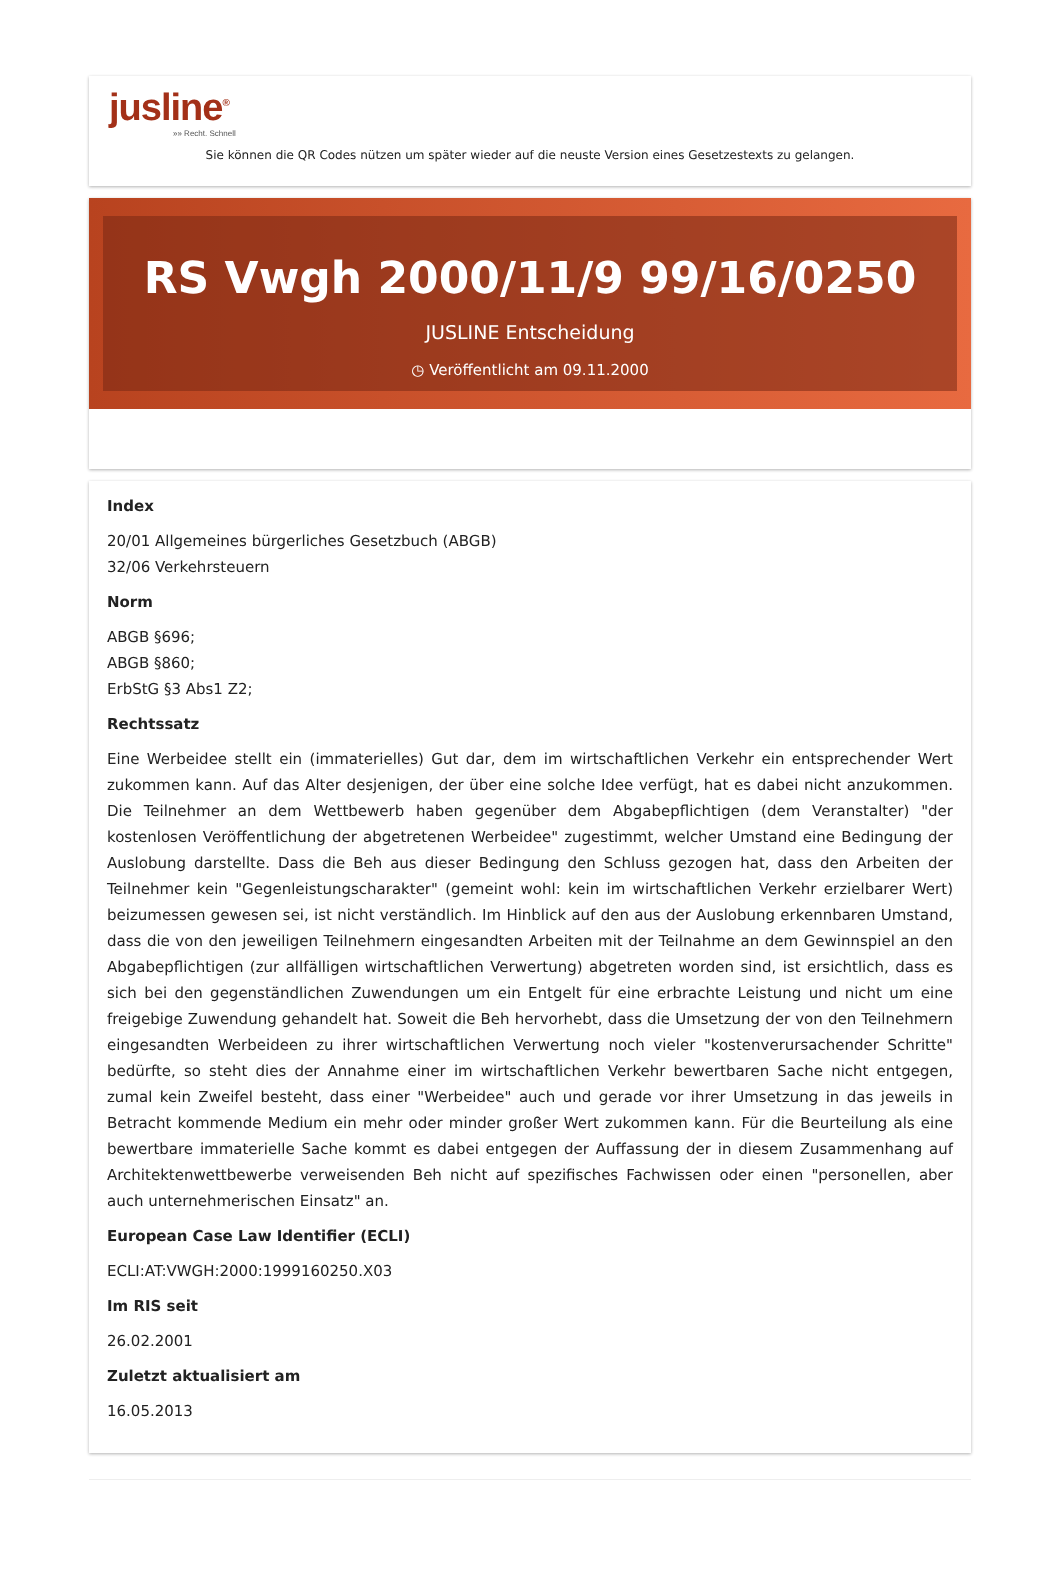jusline<sup>®</sup>
»» Recht. Schnell
Sie können die QR Codes nützen um später wieder auf die neuste Version eines Gesetzestexts zu gelangen.
RS Vwgh 2000/11/9 99/16/0250
JUSLINE Entscheidung
◷ Veröffentlicht am 09.11.2000
Index
20/01 Allgemeines bürgerliches Gesetzbuch (ABGB)
32/06 Verkehrsteuern
Norm
ABGB §696;
ABGB §860;
ErbStG §3 Abs1 Z2;
Rechtssatz
Eine Werbeidee stellt ein (immaterielles) Gut dar, dem im wirtschaftlichen Verkehr ein entsprechender Wert zukommen kann. Auf das Alter desjenigen, der über eine solche Idee verfügt, hat es dabei nicht anzukommen. Die Teilnehmer an dem Wettbewerb haben gegenüber dem Abgabepflichtigen (dem Veranstalter) "der kostenlosen Veröffentlichung der abgetretenen Werbeidee" zugestimmt, welcher Umstand eine Bedingung der Auslobung darstellte. Dass die Beh aus dieser Bedingung den Schluss gezogen hat, dass den Arbeiten der Teilnehmer kein "Gegenleistungscharakter" (gemeint wohl: kein im wirtschaftlichen Verkehr erzielbarer Wert) beizumessen gewesen sei, ist nicht verständlich. Im Hinblick auf den aus der Auslobung erkennbaren Umstand, dass die von den jeweiligen Teilnehmern eingesandten Arbeiten mit der Teilnahme an dem Gewinnspiel an den Abgabepflichtigen (zur allfälligen wirtschaftlichen Verwertung) abgetreten worden sind, ist ersichtlich, dass es sich bei den gegenständlichen Zuwendungen um ein Entgelt für eine erbrachte Leistung und nicht um eine freigebige Zuwendung gehandelt hat. Soweit die Beh hervorhebt, dass die Umsetzung der von den Teilnehmern eingesandten Werbeideen zu ihrer wirtschaftlichen Verwertung noch vieler "kostenverursachender Schritte" bedürfte, so steht dies der Annahme einer im wirtschaftlichen Verkehr bewertbaren Sache nicht entgegen, zumal kein Zweifel besteht, dass einer "Werbeidee" auch und gerade vor ihrer Umsetzung in das jeweils in Betracht kommende Medium ein mehr oder minder großer Wert zukommen kann. Für die Beurteilung als eine bewertbare immaterielle Sache kommt es dabei entgegen der Auffassung der in diesem Zusammenhang auf Architektenwettbewerbe verweisenden Beh nicht auf spezifisches Fachwissen oder einen "personellen, aber auch unternehmerischen Einsatz" an.
European Case Law Identifier (ECLI)
ECLI:AT:VWGH:2000:1999160250.X03
Im RIS seit
26.02.2001
Zuletzt aktualisiert am
16.05.2013